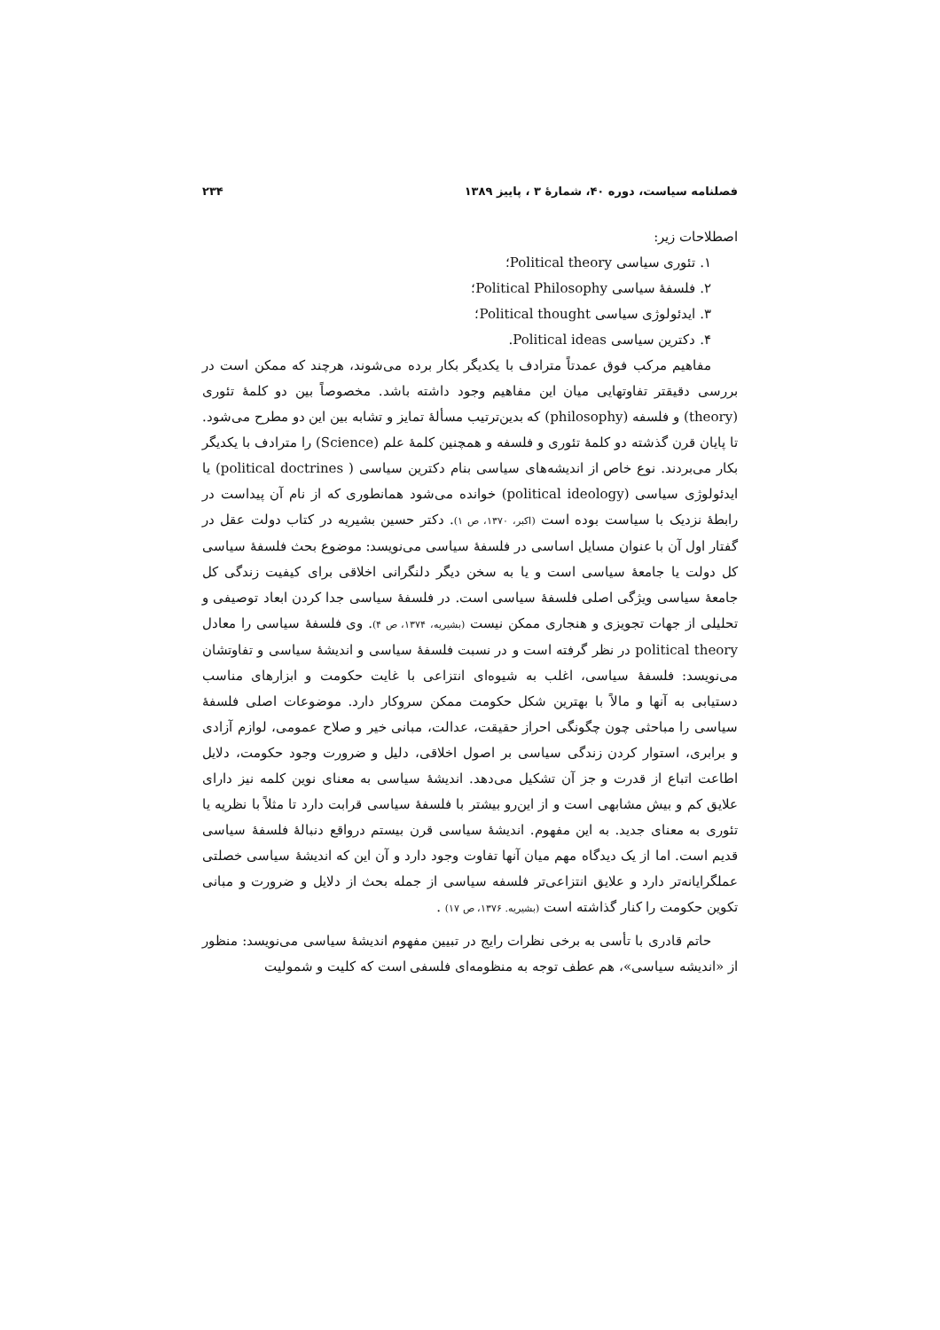فصلنامه سیاست، دوره ۴۰، شمارهٔ ۳ ، پاییز ۱۳۸۹ ۲۳۴
اصطلاحات زیر:
۱. تئوری سیاسی Political theory؛
۲. فلسفهٔ سیاسی Political Philosophy؛
۳. ایدئولوژی سیاسی Political thought؛
۴. دکترین سیاسی Political ideas.
مفاهیم مرکب فوق عمدتاً مترادف با یکدیگر بکار برده می‌شوند، هرچند که ممکن است در بررسی دقیقتر تفاوتهایی میان این مفاهیم وجود داشته باشد. مخصوصاً بین دو کلمهٔ تئوری (theory) و فلسفه (philosophy) که بدین‌ترتیب مسألهٔ تمایز و تشابه بین این دو مطرح می‌شود. تا پایان قرن گذشته دو کلمهٔ تئوری و فلسفه و همچنین کلمهٔ علم (Science) را مترادف با یکدیگر بکار می‌بردند. نوع خاص از اندیشه‌های سیاسی بنام دکترین سیاسی ( political doctrines) یا ایدئولوژی سیاسی (political ideology) خوانده می‌شود همانطوری که از نام آن پیداست در رابطهٔ نزدیک با سیاست بوده است (اکبر، ۱۳۷۰، ص ۱). دکتر حسین بشیریه در کتاب دولت عقل در گفتار اول آن با عنوان مسایل اساسی در فلسفهٔ سیاسی می‌نویسد: موضوع بحث فلسفهٔ سیاسی کل دولت یا جامعهٔ سیاسی است و یا به سخن دیگر دلنگرانی اخلاقی برای کیفیت زندگی کل جامعهٔ سیاسی ویژگی اصلی فلسفهٔ سیاسی است. در فلسفهٔ سیاسی جدا کردن ابعاد توصیفی و تحلیلی از جهات تجویزی و هنجاری ممکن نیست (بشیریه، ۱۳۷۴، ص ۴). وی فلسفهٔ سیاسی را معادل political theory در نظر گرفته است و در نسبت فلسفهٔ سیاسی و اندیشهٔ سیاسی و تفاوتشان می‌نویسد: فلسفهٔ سیاسی، اغلب به شیوه‌ای انتزاعی با غایت حکومت و ابزارهای مناسب دستیابی به آنها و مالاً با بهترین شکل حکومت ممکن سروکار دارد. موضوعات اصلی فلسفهٔ سیاسی را مباحثی چون چگونگی احراز حقیقت، عدالت، مبانی خیر و صلاح عمومی، لوازم آزادی و برابری، استوار کردن زندگی سیاسی بر اصول اخلاقی، دلیل و ضرورت وجود حکومت، دلایل اطاعت اتباع از قدرت و جز آن تشکیل می‌دهد. اندیشهٔ سیاسی به معنای نوین کلمه نیز دارای علایق کم و بیش مشابهی است و از این‌رو بیشتر با فلسفهٔ سیاسی قرابت دارد تا مثلاً با نظریه یا تئوری به معنای جدید. به این مفهوم. اندیشهٔ سیاسی قرن بیستم درواقع دنبالهٔ فلسفهٔ سیاسی قدیم است. اما از یک دیدگاه مهم میان آنها تفاوت وجود دارد و آن این که اندیشهٔ سیاسی خصلتی عملگرایانه‌تر دارد و علایق انتزاعی‌تر فلسفه سیاسی از جمله بحث از دلایل و ضرورت و مبانی تکوین حکومت را کنار گذاشته است (بشیریه. ۱۳۷۶، ص ۱۷) .
حاتم قادری با تأسی به برخی نظرات رایج در تبیین مفهوم اندیشهٔ سیاسی می‌نویسد: منظور از «اندیشه سیاسی»، هم عطف توجه به منظومه‌ای فلسفی است که کلیت و شمولیت